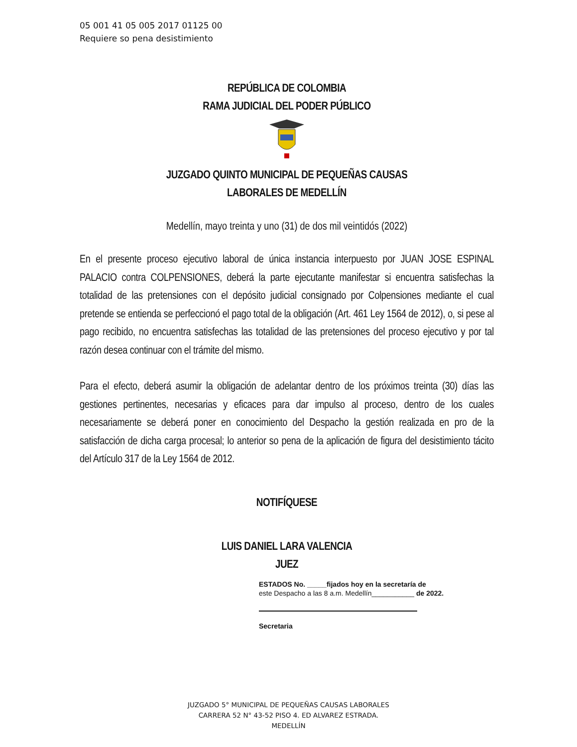05 001 41 05 005 2017 01125 00
Requiere so pena desistimiento
REPÚBLICA DE COLOMBIA
RAMA JUDICIAL DEL PODER PÚBLICO
JUZGADO QUINTO MUNICIPAL DE PEQUEÑAS CAUSAS
LABORALES DE MEDELLÍN
Medellín, mayo treinta y uno (31) de dos mil veintidós (2022)
En el presente proceso ejecutivo laboral de única instancia interpuesto por JUAN JOSE ESPINAL PALACIO contra COLPENSIONES, deberá la parte ejecutante manifestar si encuentra satisfechas la totalidad de las pretensiones con el depósito judicial consignado por Colpensiones mediante el cual pretende se entienda se perfeccionó el pago total de la obligación (Art. 461 Ley 1564 de 2012), o, si pese al pago recibido, no encuentra satisfechas las totalidad de las pretensiones del proceso ejecutivo y por tal razón desea continuar con el trámite del mismo.
Para el efecto, deberá asumir la obligación de adelantar dentro de los próximos treinta (30) días las gestiones pertinentes, necesarias y eficaces para dar impulso al proceso, dentro de los cuales necesariamente se deberá poner en conocimiento del Despacho la gestión realizada en pro de la satisfacción de dicha carga procesal; lo anterior so pena de la aplicación de figura del desistimiento tácito del Artículo 317 de la Ley 1564 de 2012.
NOTIFÍQUESE
LUIS DANIEL LARA VALENCIA
JUEZ
ESTADOS No. _____fijados hoy en la secretaría de
este Despacho a las 8 a.m. Medellín___________ de 2022.
Secretaria
JUZGADO 5° MUNICIPAL DE PEQUEÑAS CAUSAS LABORALES
CARRERA 52 N° 43-52 PISO 4. ED ALVAREZ ESTRADA.
MEDELLÍN